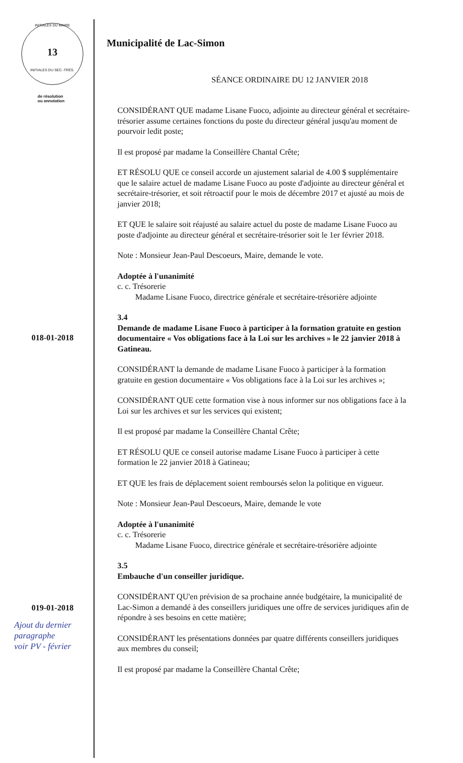INITIALES DU MAIRE
13
INITIALES DU SEC.-TRÉS.
de résolution
ou annotation
018-01-2018
019-01-2018
Ajout du dernier
paragraphe
voir PV - février
Municipalité de Lac-Simon
SÉANCE ORDINAIRE DU 12 JANVIER 2018
CONSIDÉRANT QUE madame Lisane Fuoco, adjointe au directeur général et secrétaire-trésorier assume certaines fonctions du poste du directeur général jusqu'au moment de pourvoir ledit poste;
Il est proposé par madame la Conseillère Chantal Crête;
ET RÉSOLU QUE ce conseil accorde un ajustement salarial de 4.00 $ supplémentaire que le salaire actuel de madame Lisane Fuoco au poste d'adjointe au directeur général et secrétaire-trésorier, et soit rétroactif pour le mois de décembre 2017 et ajusté au mois de janvier 2018;
ET QUE le salaire soit réajusté au salaire actuel du poste de madame Lisane Fuoco au poste d'adjointe au directeur général et secrétaire-trésorier soit le 1er février 2018.
Note : Monsieur Jean-Paul Descoeurs, Maire, demande le vote.
Adoptée à l'unanimité
c. c. Trésorerie
Madame Lisane Fuoco, directrice générale et secrétaire-trésorière adjointe
3.4
Demande de madame Lisane Fuoco à participer à la formation gratuite en gestion documentaire « Vos obligations face à la Loi sur les archives » le 22 janvier 2018 à Gatineau.
CONSIDÉRANT la demande de madame Lisane Fuoco à participer à la formation gratuite en gestion documentaire « Vos obligations face à la Loi sur les archives »;
CONSIDÉRANT QUE cette formation vise à nous informer sur nos obligations face à la Loi sur les archives et sur les services qui existent;
Il est proposé par madame la Conseillère Chantal Crête;
ET RÉSOLU QUE ce conseil autorise madame Lisane Fuoco à participer à cette formation le 22 janvier 2018 à Gatineau;
ET QUE les frais de déplacement soient remboursés selon la politique en vigueur.
Note : Monsieur Jean-Paul Descoeurs, Maire, demande le vote
Adoptée à l'unanimité
c. c. Trésorerie
Madame Lisane Fuoco, directrice générale et secrétaire-trésorière adjointe
3.5
Embauche d'un conseiller juridique.
CONSIDÉRANT QU'en prévision de sa prochaine année budgétaire, la municipalité de Lac-Simon a demandé à des conseillers juridiques une offre de services juridiques afin de répondre à ses besoins en cette matière;
CONSIDÉRANT les présentations données par quatre différents conseillers juridiques aux membres du conseil;
Il est proposé par madame la Conseillère Chantal Crête;